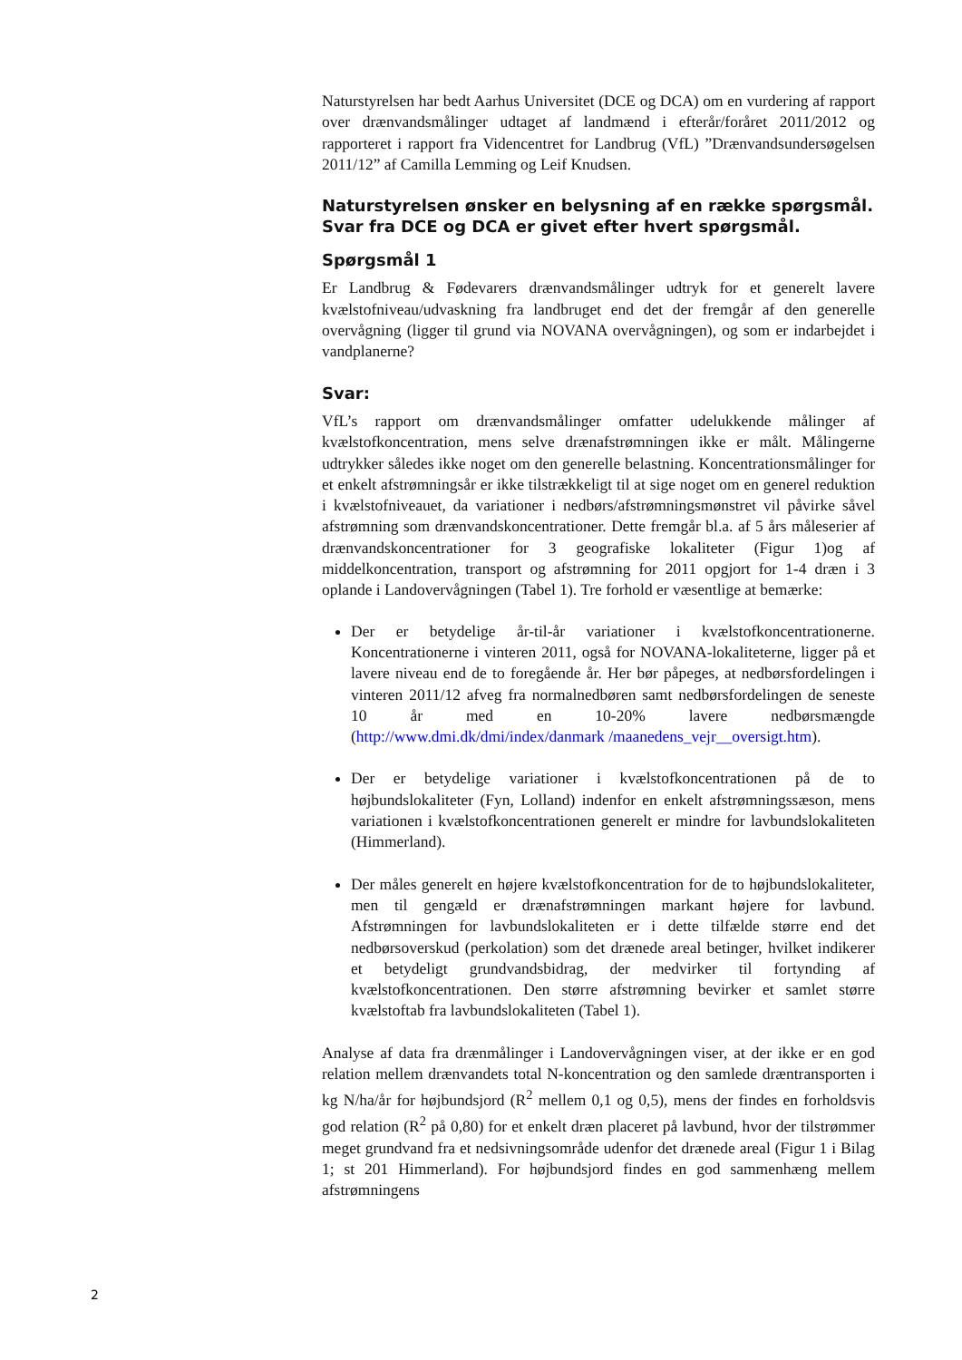Naturstyrelsen har bedt Aarhus Universitet (DCE og DCA) om en vurdering af rapport over drænvandsmålinger udtaget af landmænd i efterår/foråret 2011/2012 og rapporteret i rapport fra Videncentret for Landbrug (VfL) ”Drænvandsundersøgelsen 2011/12” af Camilla Lemming og Leif Knudsen.
Naturstyrelsen ønsker en belysning af en række spørgsmål. Svar fra DCE og DCA er givet efter hvert spørgsmål.
Spørgsmål 1
Er Landbrug & Fødevarers drænvandsmålinger udtryk for et generelt lavere kvælstofniveau/udvaskning fra landbruget end det der fremgår af den generelle overvågning (ligger til grund via NOVANA overvågningen), og som er indarbejdet i vandplanerne?
Svar:
VfL’s rapport om drænvandsmålinger omfatter udelukkende målinger af kvælstofkoncentration, mens selve drænafstrømningen ikke er målt. Målingerne udtrykker således ikke noget om den generelle belastning. Koncentrationsmålinger for et enkelt afstrømningsår er ikke tilstrækkeligt til at sige noget om en generel reduktion i kvælstofniveauet, da variationer i nedbørs/afstrømningsmønstret vil påvirke såvel afstrømning som drænvandskoncentrationer. Dette fremgår bl.a. af 5 års måleserier af drænvandskoncentrationer for 3 geografiske lokaliteter (Figur 1)og af middelkoncentration, transport og afstrømning for 2011 opgjort for 1-4 dræn i 3 oplande i Landovervågningen (Tabel 1). Tre forhold er væsentlige at bemærke:
Der er betydelige år-til-år variationer i kvælstofkoncentrationerne. Koncentrationerne i vinteren 2011, også for NOVANA-lokaliteterne, ligger på et lavere niveau end de to foregående år. Her bør påpeges, at nedbørsfordelingen i vinteren 2011/12 afveg fra normalnedbøren samt nedbørsfordelingen de seneste 10 år med en 10-20% lavere nedbørsmængde (http://www.dmi.dk/dmi/index/danmark /maanedens_vejr__oversigt.htm).
Der er betydelige variationer i kvælstofkoncentrationen på de to højbundslokaliteter (Fyn, Lolland) indenfor en enkelt afstrømningssæson, mens variationen i kvælstofkoncentrationen generelt er mindre for lavbundslokaliteten (Himmerland).
Der måles generelt en højere kvælstofkoncentration for de to højbundslokaliteter, men til gengæld er drænafstrømningen markant højere for lavbund. Afstrømningen for lavbundslokaliteten er i dette tilfælde større end det nedbørsoverskud (perkolation) som det drænede areal betinger, hvilket indikerer et betydeligt grundvandsbidrag, der medvirker til fortynding af kvælstofkoncentrationen. Den større afstrømning bevirker et samlet større kvælstoftab fra lavbundslokaliteten (Tabel 1).
Analyse af data fra drænmålinger i Landovervågningen viser, at der ikke er en god relation mellem drænvandets total N-koncentration og den samlede dræntransporten i kg N/ha/år for højbundsjord (R<sup>2</sup> mellem 0,1 og 0,5), mens der findes en forholdsvis god relation (R<sup>2</sup> på 0,80) for et enkelt dræn placeret på lavbund, hvor der tilstrømmer meget grundvand fra et nedsivningsområde udenfor det drænede areal (Figur 1 i Bilag 1; st 201 Himmerland). For højbundsjord findes en god sammenhæng mellem afstrømningens
2